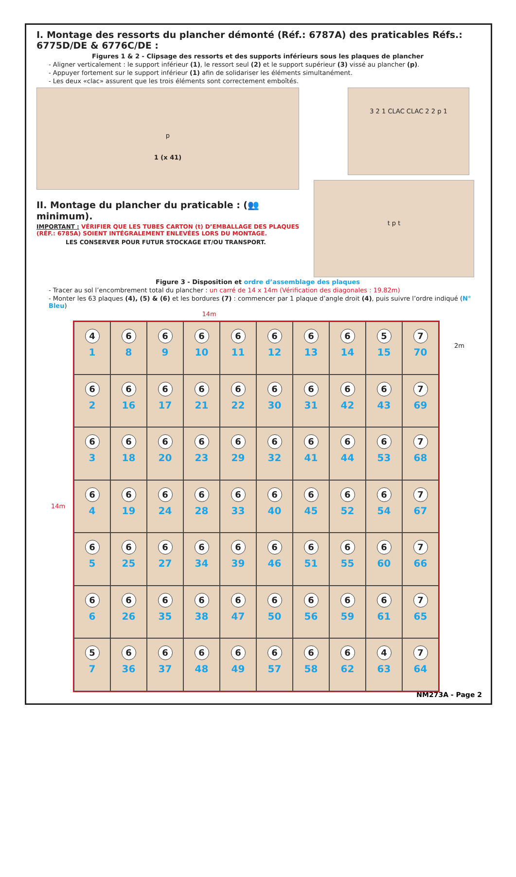I. Montage des ressorts du plancher démonté (Réf.: 6787A) des praticables Réfs.: 6775D/DE & 6776C/DE :
Figures 1 & 2 - Clipsage des ressorts et des supports inférieurs sous les plaques de plancher
- Aligner verticalement : le support inférieur (1), le ressort seul (2) et le support supérieur (3) vissé au plancher (p).
- Appuyer fortement sur le support inférieur (1) afin de solidariser les éléments simultanément.
- Les deux «clac» assurent que les trois éléments sont correctement emboîtés.
p
1 (x 41)
3 2 1 CLAC CLAC 2 2 p 1
II. Montage du plancher du praticable : (👥 minimum).
IMPORTANT : VÉRIFIER QUE LES TUBES CARTON (t) D’EMBALLAGE DES PLAQUES (RÉF.: 6785A) SOIENT INTÉGRALEMENT ENLEVÉES LORS DU MONTAGE.
LES CONSERVER POUR FUTUR STOCKAGE ET/OU TRANSPORT.
t p t
Figure 3 - Disposition et ordre d’assemblage des plaques
- Tracer au sol l’encombrement total du plancher : un carré de 14 x 14m (Vérification des diagonales : 19.82m)
- Monter les 63 plaques (4), (5) & (6) et les bordures (7) : commencer par 1 plaque d’angle droit (4), puis suivre l’ordre indiqué (N° Bleu)
14m
14m
4
1
6
8
6
9
6
10
6
11
6
12
6
13
6
14
5
15
7
70
6
2
6
16
6
17
6
21
6
22
6
30
6
31
6
42
6
43
7
69
6
3
6
18
6
20
6
23
6
29
6
32
6
41
6
44
6
53
7
68
6
4
6
19
6
24
6
28
6
33
6
40
6
45
6
52
6
54
7
67
6
5
6
25
6
27
6
34
6
39
6
46
6
51
6
55
6
60
7
66
6
6
6
26
6
35
6
38
6
47
6
50
6
56
6
59
6
61
7
65
5
7
6
36
6
37
6
48
6
49
6
57
6
58
6
62
4
63
7
64
2m
NM273A - Page 2